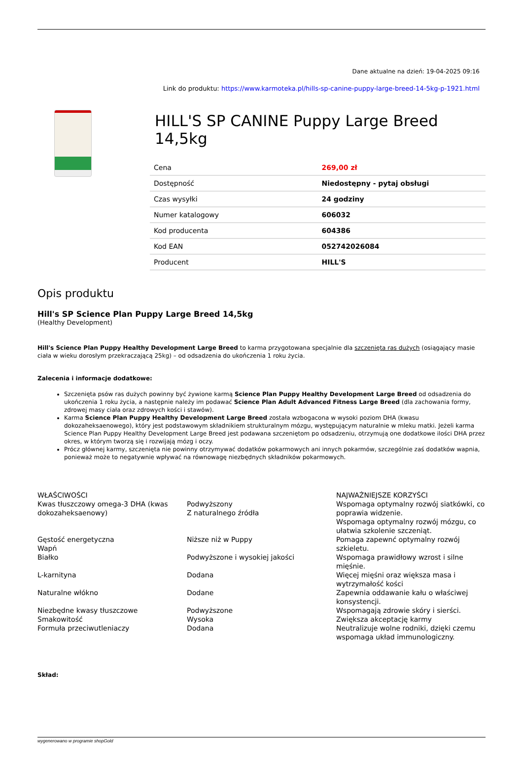Dane aktualne na dzień: 19-04-2025 09:16
Link do produktu: https://www.karmoteka.pl/hills-sp-canine-puppy-large-breed-14-5kg-p-1921.html
HILL'S SP CANINE Puppy Large Breed 14,5kg
| Cena | 269,00 zł |
| Dostępność | Niedostępny - pytaj obsługi |
| Czas wysyłki | 24 godziny |
| Numer katalogowy | 606032 |
| Kod producenta | 604386 |
| Kod EAN | 052742026084 |
| Producent | HILL'S |
Opis produktu
Hill's SP Science Plan Puppy Large Breed 14,5kg
(Healthy Development)
Hill's Science Plan Puppy Healthy Development Large Breed to karma przygotowana specjalnie dla szczenięta ras dużych (osiągający masie ciała w wieku dorosłym przekraczającą 25kg) – od odsadzenia do ukończenia 1 roku życia.
Zalecenia i informacje dodatkowe:
Szczenięta psów ras dużych powinny być żywione karmą Science Plan Puppy Healthy Development Large Breed od odsadzenia do ukończenia 1 roku życia, a następnie należy im podawać Science Plan Adult Advanced Fitness Large Breed (dla zachowania formy, zdrowej masy ciała oraz zdrowych kości i stawów).
Karma Science Plan Puppy Healthy Development Large Breed została wzbogacona w wysoki poziom DHA (kwasu dokozaheksaenowego), który jest podstawowym składnikiem strukturalnym mózgu, występującym naturalnie w mleku matki. Jeżeli karma Science Plan Puppy Healthy Development Large Breed jest podawana szczeniętom po odsadzeniu, otrzymują one dodatkowe ilości DHA przez okres, w którym tworzą się i rozwijają mózg i oczy.
Prócz głównej karmy, szczenięta nie powinny otrzymywać dodatków pokarmowych ani innych pokarmów, szczególnie zaś dodatków wapnia, ponieważ może to negatywnie wpływać na równowagę niezbędnych składników pokarmowych.
| WŁAŚCIWOŚCI Kwas tłuszczowy omega-3 DHA (kwas dokozaheksaenowy) | Podwyższony Z naturalnego źródła | NAJWAŻNIEJSZE KORZYŚCI Wspomaga optymalny rozwój siatkówki, co poprawia widzenie. Wspomaga optymalny rozwój mózgu, co ułatwia szkolenie szczeniąt. |
| Gęstość energetyczna Wapń | Niższe niż w Puppy | Pomaga zapewnć optymalny rozwój szkieletu. |
| Białko | Podwyższone i wysokiej jakości | Wspomaga prawidłowy wzrost i silne mięśnie. |
| L-karnityna | Dodana | Więcej mięśni oraz większa masa i wytrzymałość kości |
| Naturalne włókno | Dodane | Zapewnia oddawanie kału o właściwej konsystencji. |
| Niezbędne kwasy tłuszczowe Smakowitość Formuła przeciwutleniaczy | Podwyższone Wysoka Dodana | Wspomagają zdrowie skóry i sierści. Zwiększa akceptację karmy Neutralizuje wolne rodniki, dzięki czemu wspomaga układ immunologiczny. |
Skład:
wygenerowano w programie shopGold